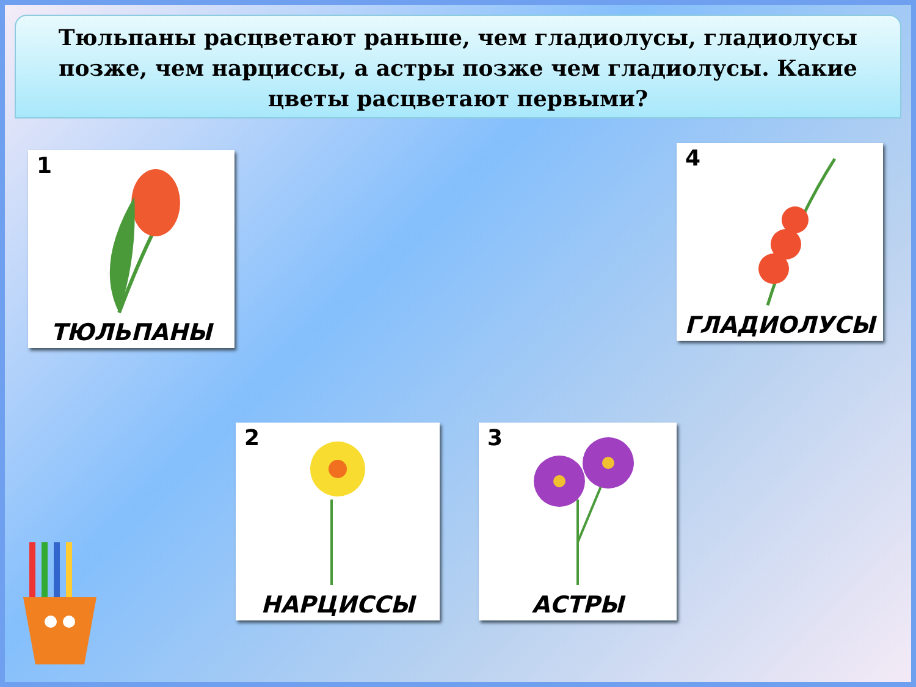Тюльпаны расцветают раньше, чем гладиолусы, гладиолусы позже, чем нарциссы, а астры позже чем гладиолусы. Какие цветы расцветают первыми?
1
ТЮЛЬПАНЫ
4
ГЛАДИОЛУСЫ
2
НАРЦИССЫ
3
АСТРЫ